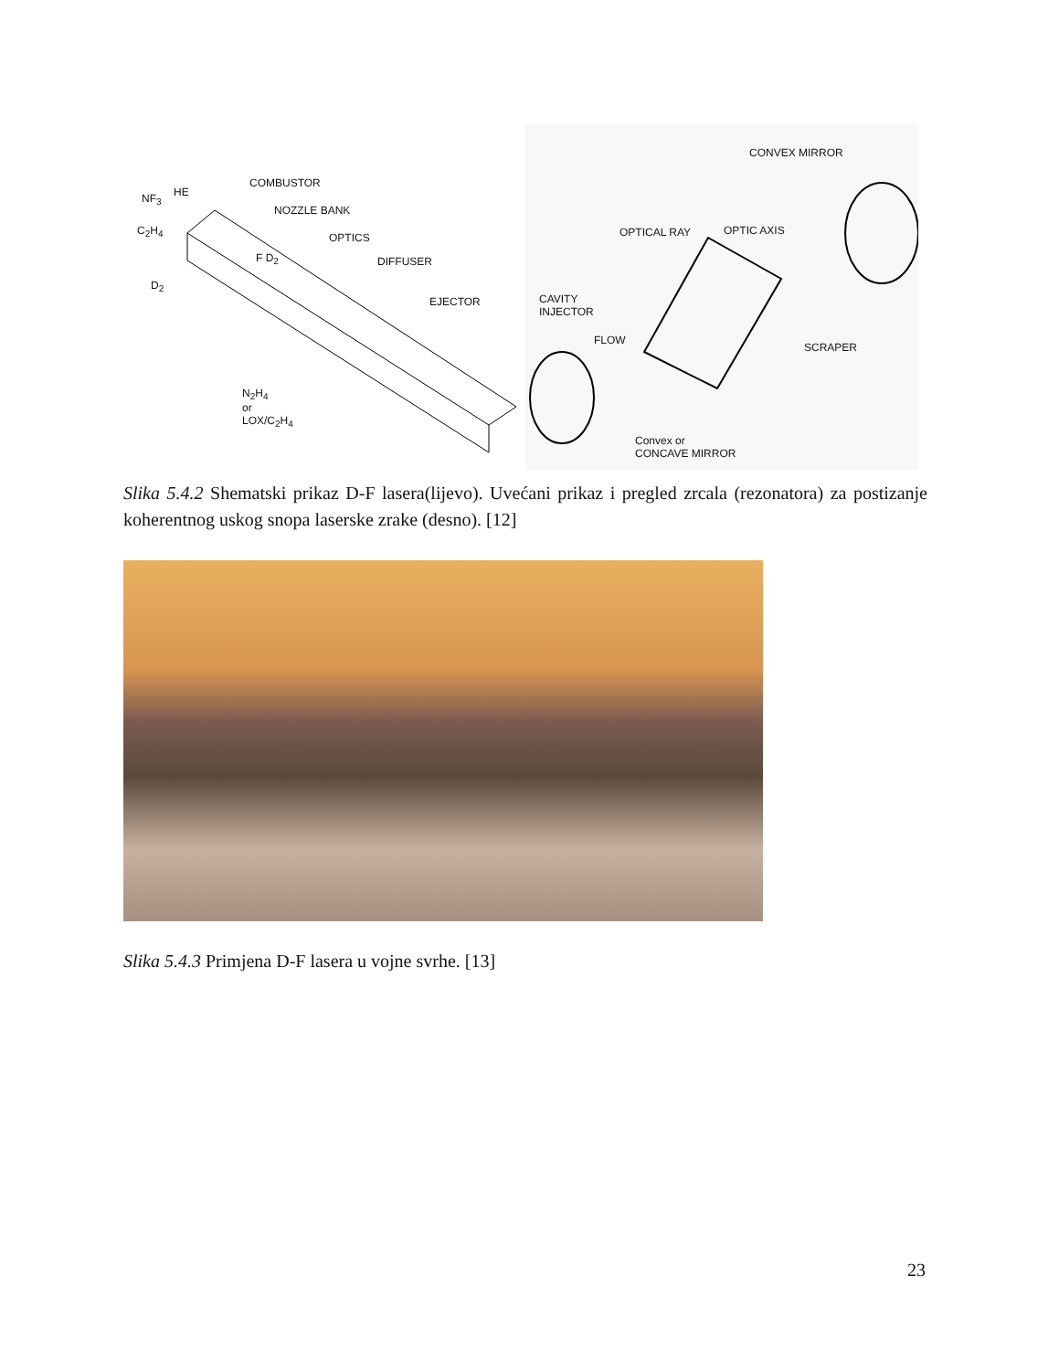COMBUSTOR
HE NF<sub>3</sub>
NOZZLE BANK
C<sub>2</sub>H<sub>4</sub>
OPTICS
F D<sub>2</sub> DIFFUSER
D<sub>2</sub>
EJECTOR
N<sub>2</sub>H<sub>4</sub>
or
LOX/C<sub>2</sub>H<sub>4</sub>
CONVEX MIRROR
OPTICAL RAY OPTIC AXIS
CAVITY
INJECTOR
FLOW
SCRAPER
Convex or
CONCAVE MIRROR
Slika 5.4.2 Shematski prikaz D-F lasera(lijevo). Uvećani prikaz i pregled zrcala (rezonatora) za postizanje koherentnog uskog snopa laserske zrake (desno). [12]
Slika 5.4.3 Primjena D-F lasera u vojne svrhe. [13]
23